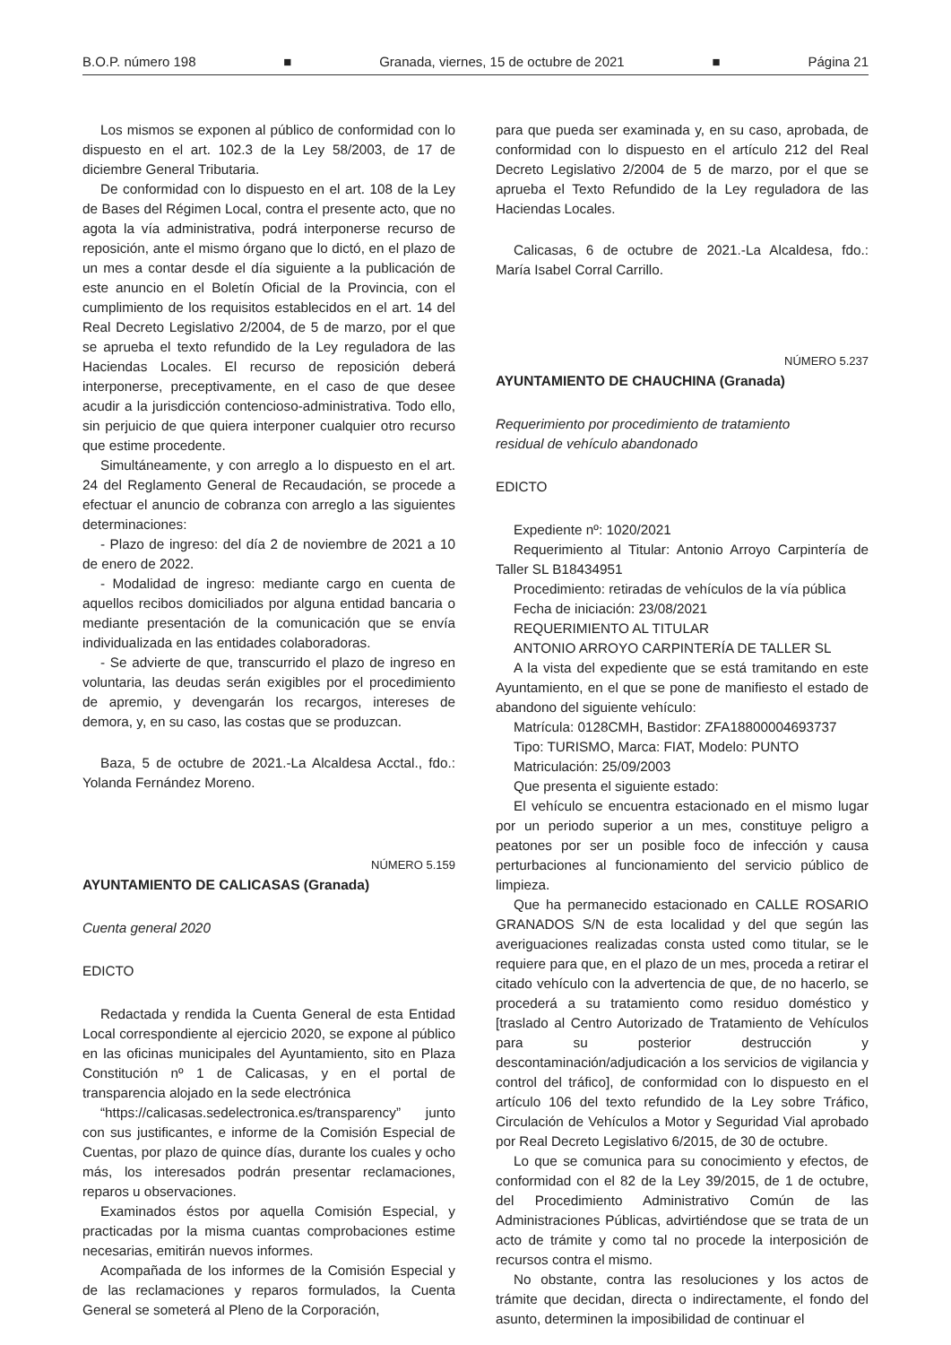B.O.P. número 198 ■ Granada, viernes, 15 de octubre de 2021 ■ Página 21
Los mismos se exponen al público de conformidad con lo dispuesto en el art. 102.3 de la Ley 58/2003, de 17 de diciembre General Tributaria.
De conformidad con lo dispuesto en el art. 108 de la Ley de Bases del Régimen Local, contra el presente acto, que no agota la vía administrativa, podrá interponerse recurso de reposición, ante el mismo órgano que lo dictó, en el plazo de un mes a contar desde el día siguiente a la publicación de este anuncio en el Boletín Oficial de la Provincia, con el cumplimiento de los requisitos establecidos en el art. 14 del Real Decreto Legislativo 2/2004, de 5 de marzo, por el que se aprueba el texto refundido de la Ley reguladora de las Haciendas Locales. El recurso de reposición deberá interponerse, preceptivamente, en el caso de que desee acudir a la jurisdicción contencioso-administrativa. Todo ello, sin perjuicio de que quiera interponer cualquier otro recurso que estime procedente.
Simultáneamente, y con arreglo a lo dispuesto en el art. 24 del Reglamento General de Recaudación, se procede a efectuar el anuncio de cobranza con arreglo a las siguientes determinaciones:
- Plazo de ingreso: del día 2 de noviembre de 2021 a 10 de enero de 2022.
- Modalidad de ingreso: mediante cargo en cuenta de aquellos recibos domiciliados por alguna entidad bancaria o mediante presentación de la comunicación que se envía individualizada en las entidades colaboradoras.
- Se advierte de que, transcurrido el plazo de ingreso en voluntaria, las deudas serán exigibles por el procedimiento de apremio, y devengarán los recargos, intereses de demora, y, en su caso, las costas que se produzcan.
Baza, 5 de octubre de 2021.-La Alcaldesa Acctal., fdo.: Yolanda Fernández Moreno.
NÚMERO 5.159
AYUNTAMIENTO DE CALICASAS (Granada)
Cuenta general 2020
EDICTO
Redactada y rendida la Cuenta General de esta Entidad Local correspondiente al ejercicio 2020, se expone al público en las oficinas municipales del Ayuntamiento, sito en Plaza Constitución nº 1 de Calicasas, y en el portal de transparencia alojado en la sede electrónica
“https://calicasas.sedelectronica.es/transparency” junto con sus justificantes, e informe de la Comisión Especial de Cuentas, por plazo de quince días, durante los cuales y ocho más, los interesados podrán presentar reclamaciones, reparos u observaciones.
Examinados éstos por aquella Comisión Especial, y practicadas por la misma cuantas comprobaciones estime necesarias, emitirán nuevos informes.
Acompañada de los informes de la Comisión Especial y de las reclamaciones y reparos formulados, la Cuenta General se someterá al Pleno de la Corporación,
para que pueda ser examinada y, en su caso, aprobada, de conformidad con lo dispuesto en el artículo 212 del Real Decreto Legislativo 2/2004 de 5 de marzo, por el que se aprueba el Texto Refundido de la Ley reguladora de las Haciendas Locales.
Calicasas, 6 de octubre de 2021.-La Alcaldesa, fdo.: María Isabel Corral Carrillo.
NÚMERO 5.237
AYUNTAMIENTO DE CHAUCHINA (Granada)
Requerimiento por procedimiento de tratamiento
residual de vehículo abandonado
EDICTO
Expediente nº: 1020/2021
Requerimiento al Titular: Antonio Arroyo Carpintería de Taller SL B18434951
Procedimiento: retiradas de vehículos de la vía pública
Fecha de iniciación: 23/08/2021
REQUERIMIENTO AL TITULAR
ANTONIO ARROYO CARPINTERÍA DE TALLER SL
A la vista del expediente que se está tramitando en este Ayuntamiento, en el que se pone de manifiesto el estado de abandono del siguiente vehículo:
Matrícula: 0128CMH, Bastidor: ZFA18800004693737
Tipo: TURISMO, Marca: FIAT, Modelo: PUNTO
Matriculación: 25/09/2003
Que presenta el siguiente estado:
El vehículo se encuentra estacionado en el mismo lugar por un periodo superior a un mes, constituye peligro a peatones por ser un posible foco de infección y causa perturbaciones al funcionamiento del servicio público de limpieza.
Que ha permanecido estacionado en CALLE ROSARIO GRANADOS S/N de esta localidad y del que según las averiguaciones realizadas consta usted como titular, se le requiere para que, en el plazo de un mes, proceda a retirar el citado vehículo con la advertencia de que, de no hacerlo, se procederá a su tratamiento como residuo doméstico y [traslado al Centro Autorizado de Tratamiento de Vehículos para su posterior destrucción y descontaminación/adjudicación a los servicios de vigilancia y control del tráfico], de conformidad con lo dispuesto en el artículo 106 del texto refundido de la Ley sobre Tráfico, Circulación de Vehículos a Motor y Seguridad Vial aprobado por Real Decreto Legislativo 6/2015, de 30 de octubre.
Lo que se comunica para su conocimiento y efectos, de conformidad con el 82 de la Ley 39/2015, de 1 de octubre, del Procedimiento Administrativo Común de las Administraciones Públicas, advirtiéndose que se trata de un acto de trámite y como tal no procede la interposición de recursos contra el mismo.
No obstante, contra las resoluciones y los actos de trámite que decidan, directa o indirectamente, el fondo del asunto, determinen la imposibilidad de continuar el